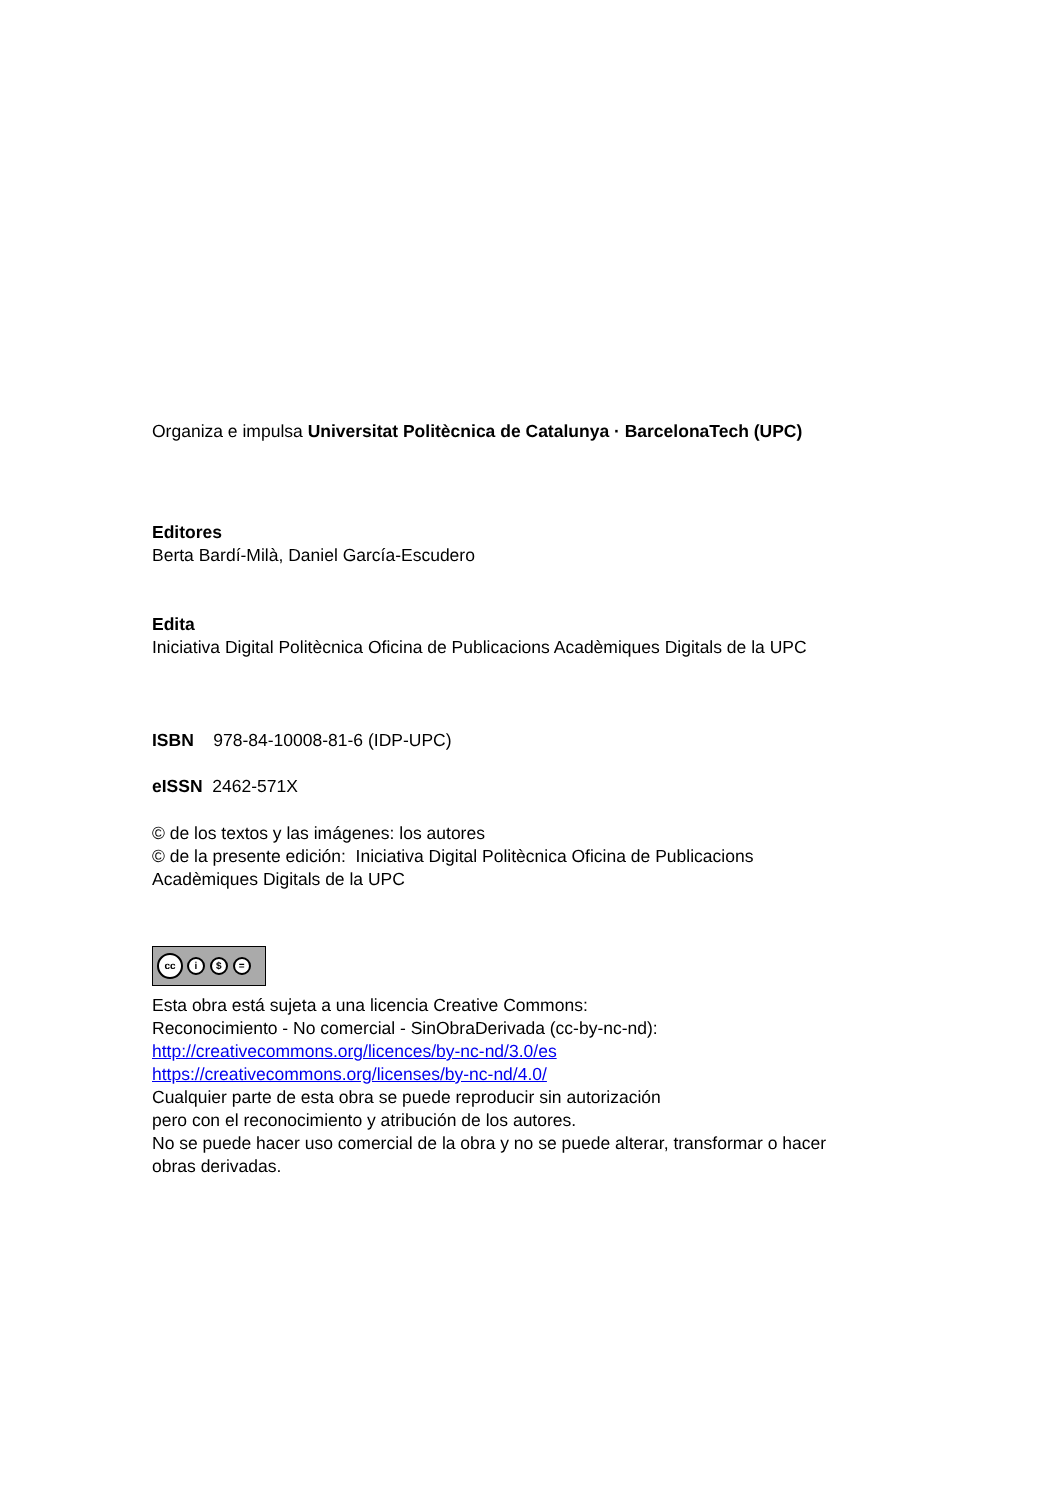Organiza e impulsa Universitat Politècnica de Catalunya · BarcelonaTech (UPC)
Editores
Berta Bardí-Milà, Daniel García-Escudero
Edita
Iniciativa Digital Politècnica Oficina de Publicacions Acadèmiques Digitals de la UPC
ISBN 978-84-10008-81-6 (IDP-UPC)
eISSN 2462-571X
© de los textos y las imágenes: los autores
© de la presente edición: Iniciativa Digital Politècnica Oficina de Publicacions
Acadèmiques Digitals de la UPC
cc i $ =
Esta obra está sujeta a una licencia Creative Commons:
Reconocimiento - No comercial - SinObraDerivada (cc-by-nc-nd):
http://creativecommons.org/licences/by-nc-nd/3.0/es
https://creativecommons.org/licenses/by-nc-nd/4.0/
Cualquier parte de esta obra se puede reproducir sin autorización
pero con el reconocimiento y atribución de los autores.
No se puede hacer uso comercial de la obra y no se puede alterar, transformar o hacer
obras derivadas.